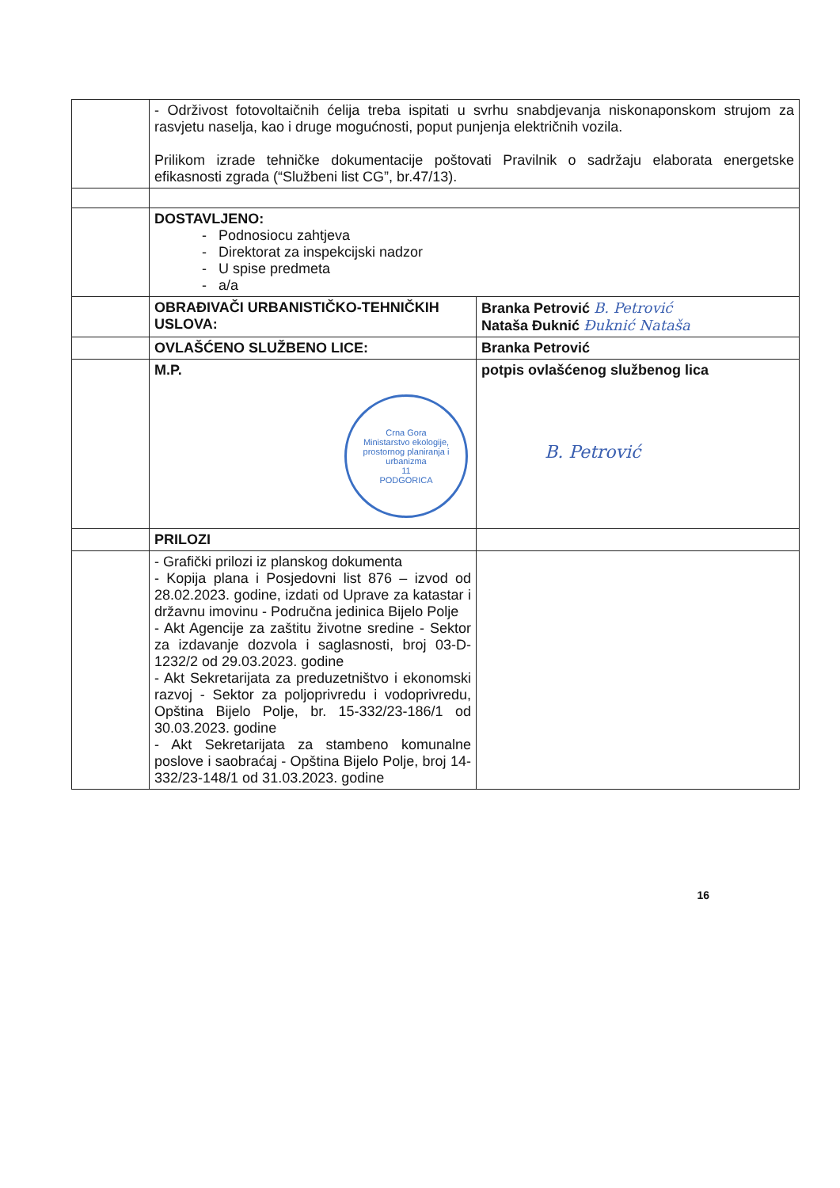| | - Održivost fotovoltaičnih ćelija treba ispitati u svrhu snabdjevanja niskonaponskom strujom za rasvjetu naselja, kao i druge mogućnosti, poput punjenja električnih vozila. Prilikom izrade tehničke dokumentacije poštovati Pravilnik o sadržaju elaborata energetske efikasnosti zgrada (“Službeni list CG”, br.47/13). | |
| | DOSTAVLJENO: - Podnosiocu zahtjeva - Direktorat za inspekcijski nadzor - U spise predmeta - a/a | |
| | OBRAĐIVAČI URBANISTIČKO-TEHNIČKIH USLOVA: | Branka Petrović B. Petrović Nataša Đuknić Đuknić Nataša |
| | OVLAŠĆENO SLUŽBENO LICE: | Branka Petrović |
| | M.P. Crna Gora Ministarstvo ekologije, prostornog planiranja i urbanizma 11 PODGORICA | potpis ovlašćenog službenog lica B. Petrović |
| | PRILOZI | |
| | - Grafički prilozi iz planskog dokumenta - Kopija plana i Posjedovni list 876 – izvod od 28.02.2023. godine, izdati od Uprave za katastar i državnu imovinu - Područna jedinica Bijelo Polje - Akt Agencije za zaštitu životne sredine - Sektor za izdavanje dozvola i saglasnosti, broj 03-D-1232/2 od 29.03.2023. godine - Akt Sekretarijata za preduzetništvo i ekonomski razvoj - Sektor za poljoprivredu i vodoprivredu, Opština Bijelo Polje, br. 15-332/23-186/1 od 30.03.2023. godine - Akt Sekretarijata za stambeno komunalne poslove i saobraćaj - Opština Bijelo Polje, broj 14-332/23-148/1 od 31.03.2023. godine | |
16